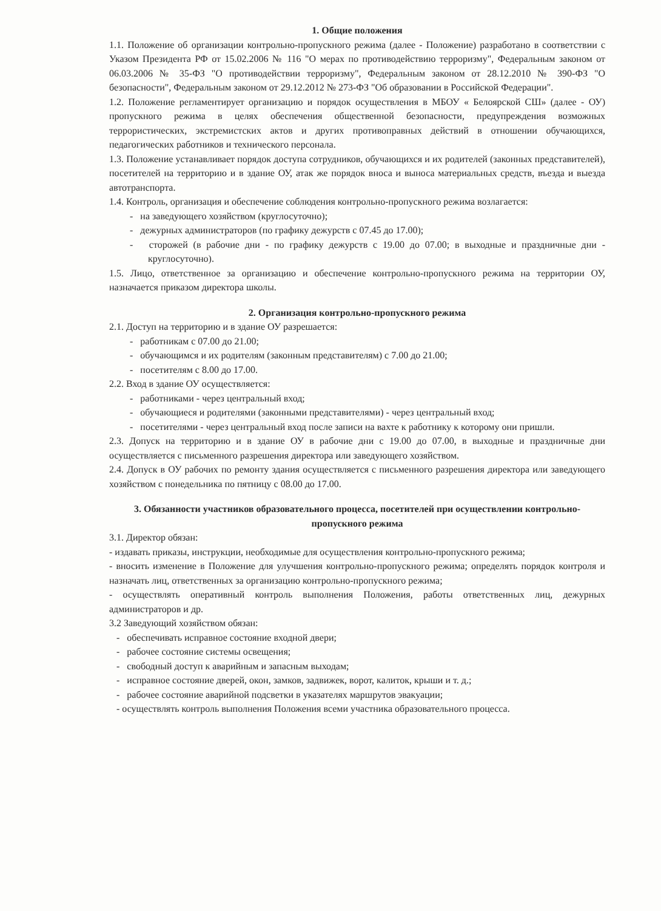1. Общие положения
1.1. Положение об организации контрольно-пропускного режима (далее - Положение) разработано в соответствии с Указом Президента РФ от 15.02.2006 № 116 "О мерах по противодействию терроризму", Федеральным законом от 06.03.2006 № 35-ФЗ "О противодействии терроризму", Федеральным законом от 28.12.2010 № 390-ФЗ "О безопасности", Федеральным законом от 29.12.2012 № 273-ФЗ "Об образовании в Российской Федерации".
1.2. Положение регламентирует организацию и порядок осуществления в МБОУ « Белоярской СШ» (далее - ОУ) пропускного режима в целях обеспечения общественной безопасности, предупреждения возможных террористических, экстремистских актов и других противоправных действий в отношении обучающихся, педагогических работников и технического персонала.
1.3. Положение устанавливает порядок доступа сотрудников, обучающихся и их родителей (законных представителей), посетителей на территорию и в здание ОУ, атак же порядок вноса и выноса материальных средств, въезда и выезда автотранспорта.
1.4. Контроль, организация и обеспечение соблюдения контрольно-пропускного режима возлагается:
- на заведующего хозяйством (круглосуточно);
- дежурных администраторов (по графику дежурств с 07.45 до 17.00);
- сторожей (в рабочие дни - по графику дежурств с 19.00 до 07.00; в выходные и праздничные дни - круглосуточно).
1.5. Лицо, ответственное за организацию и обеспечение контрольно-пропускного режима на территории ОУ, назначается приказом директора школы.
2. Организация контрольно-пропускного режима
2.1. Доступ на территорию и в здание ОУ разрешается:
- работникам с 07.00 до 21.00;
- обучающимся и их родителям (законным представителям) с 7.00 до 21.00;
- посетителям с 8.00 до 17.00.
2.2. Вход в здание ОУ осуществляется:
- работниками - через центральный вход;
- обучающиеся и родителями (законными представителями) - через центральный вход;
- посетителями - через центральный вход после записи на вахте к работнику к которому они пришли.
2.3. Допуск на территорию и в здание ОУ в рабочие дни с 19.00 до 07.00, в выходные и праздничные дни осуществляется с письменного разрешения директора или заведующего хозяйством.
2.4. Допуск в ОУ рабочих по ремонту здания осуществляется с письменного разрешения директора или заведующего хозяйством с понедельника по пятницу с 08.00 до 17.00.
3. Обязанности участников образовательного процесса, посетителей при осуществлении контрольно-пропускного режима
3.1. Директор обязан:
- издавать приказы, инструкции, необходимые для осуществления контрольно-пропускного режима;
- вносить изменение в Положение для улучшения контрольно-пропускного режима; определять порядок контроля и назначать лиц, ответственных за организацию контрольно-пропускного режима;
- осуществлять оперативный контроль выполнения Положения, работы ответственных лиц, дежурных администраторов и др.
3.2 Заведующий хозяйством обязан:
- обеспечивать исправное состояние входной двери;
- рабочее состояние системы освещения;
- свободный доступ к аварийным и запасным выходам;
- исправное состояние дверей, окон, замков, задвижек, ворот, калиток, крыши и т. д.;
- рабочее состояние аварийной подсветки в указателях маршрутов эвакуации;
- осуществлять контроль выполнения Положения всеми участника образовательного процесса.